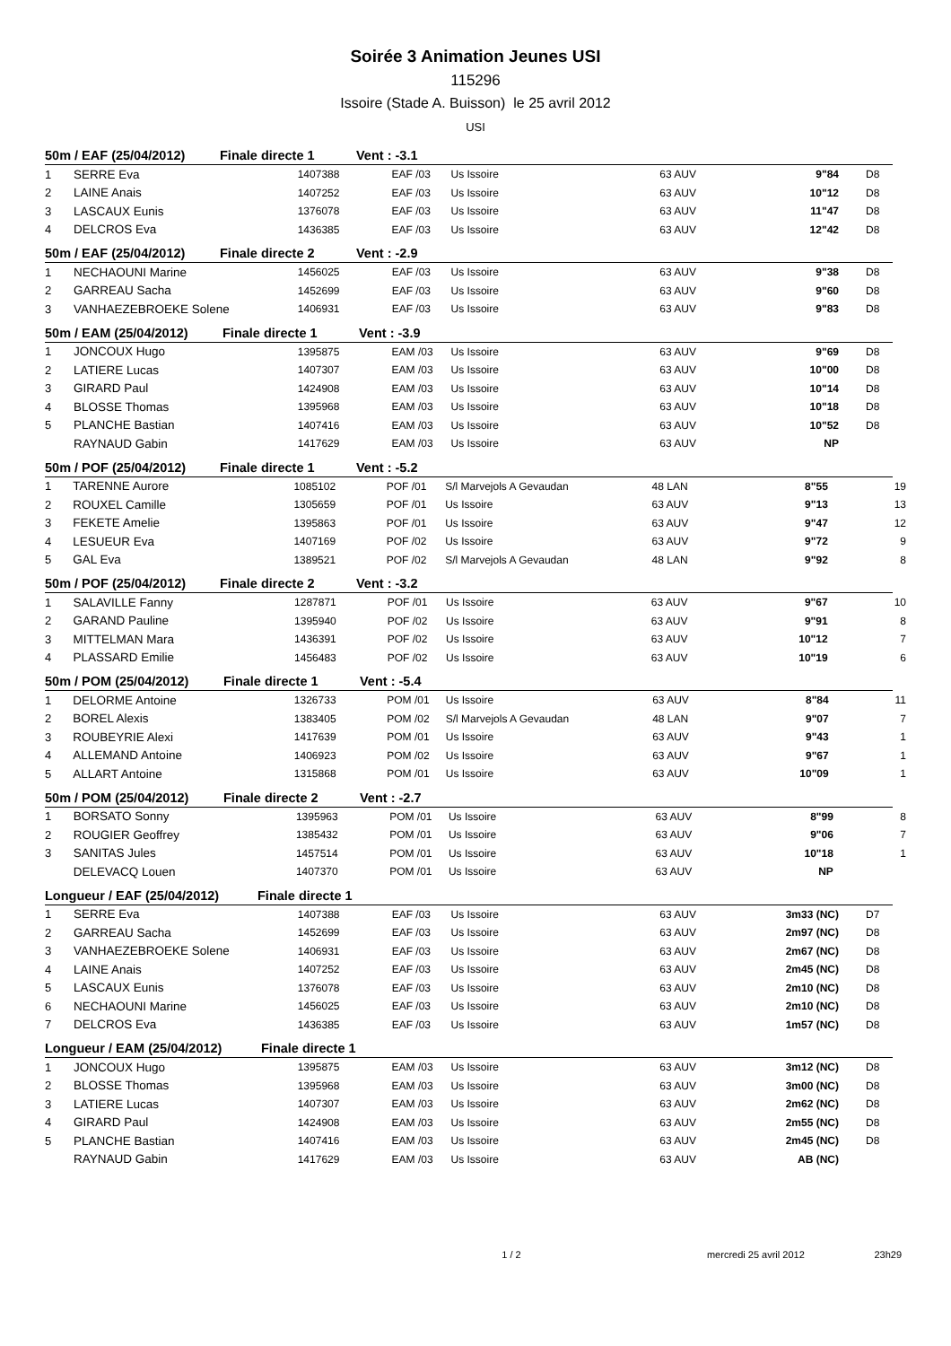Soirée 3 Animation Jeunes USI
115296
Issoire (Stade A. Buisson) le 25 avril 2012
USI
50m / EAF (25/04/2012) Finale directe 1 Vent : -3.1
| 1 | SERRE Eva | 1407388 | EAF /03 | Us Issoire | 63 AUV | 9"84 | D8 | |
| 2 | LAINE Anais | 1407252 | EAF /03 | Us Issoire | 63 AUV | 10"12 | D8 | |
| 3 | LASCAUX Eunis | 1376078 | EAF /03 | Us Issoire | 63 AUV | 11"47 | D8 | |
| 4 | DELCROS Eva | 1436385 | EAF /03 | Us Issoire | 63 AUV | 12"42 | D8 | |
50m / EAF (25/04/2012) Finale directe 2 Vent : -2.9
| 1 | NECHAOUNI Marine | 1456025 | EAF /03 | Us Issoire | 63 AUV | 9"38 | D8 | |
| 2 | GARREAU Sacha | 1452699 | EAF /03 | Us Issoire | 63 AUV | 9"60 | D8 | |
| 3 | VANHAEZEBROEKE Solene | 1406931 | EAF /03 | Us Issoire | 63 AUV | 9"83 | D8 | |
50m / EAM (25/04/2012) Finale directe 1 Vent : -3.9
| 1 | JONCOUX Hugo | 1395875 | EAM /03 | Us Issoire | 63 AUV | 9"69 | D8 | |
| 2 | LATIERE Lucas | 1407307 | EAM /03 | Us Issoire | 63 AUV | 10"00 | D8 | |
| 3 | GIRARD Paul | 1424908 | EAM /03 | Us Issoire | 63 AUV | 10"14 | D8 | |
| 4 | BLOSSE Thomas | 1395968 | EAM /03 | Us Issoire | 63 AUV | 10"18 | D8 | |
| 5 | PLANCHE Bastian | 1407416 | EAM /03 | Us Issoire | 63 AUV | 10"52 | D8 | |
| | RAYNAUD Gabin | 1417629 | EAM /03 | Us Issoire | 63 AUV | NP | | |
50m / POF (25/04/2012) Finale directe 1 Vent : -5.2
| 1 | TARENNE Aurore | 1085102 | POF /01 | S/l Marvejols A Gevaudan | 48 LAN | 8"55 | | 19 |
| 2 | ROUXEL Camille | 1305659 | POF /01 | Us Issoire | 63 AUV | 9"13 | | 13 |
| 3 | FEKETE Amelie | 1395863 | POF /01 | Us Issoire | 63 AUV | 9"47 | | 12 |
| 4 | LESUEUR Eva | 1407169 | POF /02 | Us Issoire | 63 AUV | 9"72 | | 9 |
| 5 | GAL Eva | 1389521 | POF /02 | S/l Marvejols A Gevaudan | 48 LAN | 9"92 | | 8 |
50m / POF (25/04/2012) Finale directe 2 Vent : -3.2
| 1 | SALAVILLE Fanny | 1287871 | POF /01 | Us Issoire | 63 AUV | 9"67 | | 10 |
| 2 | GARAND Pauline | 1395940 | POF /02 | Us Issoire | 63 AUV | 9"91 | | 8 |
| 3 | MITTELMAN Mara | 1436391 | POF /02 | Us Issoire | 63 AUV | 10"12 | | 7 |
| 4 | PLASSARD Emilie | 1456483 | POF /02 | Us Issoire | 63 AUV | 10"19 | | 6 |
50m / POM (25/04/2012) Finale directe 1 Vent : -5.4
| 1 | DELORME Antoine | 1326733 | POM /01 | Us Issoire | 63 AUV | 8"84 | | 11 |
| 2 | BOREL Alexis | 1383405 | POM /02 | S/l Marvejols A Gevaudan | 48 LAN | 9"07 | | 7 |
| 3 | ROUBEYRIE Alexi | 1417639 | POM /01 | Us Issoire | 63 AUV | 9"43 | | 1 |
| 4 | ALLEMAND Antoine | 1406923 | POM /02 | Us Issoire | 63 AUV | 9"67 | | 1 |
| 5 | ALLART Antoine | 1315868 | POM /01 | Us Issoire | 63 AUV | 10"09 | | 1 |
50m / POM (25/04/2012) Finale directe 2 Vent : -2.7
| 1 | BORSATO Sonny | 1395963 | POM /01 | Us Issoire | 63 AUV | 8"99 | | 8 |
| 2 | ROUGIER Geoffrey | 1385432 | POM /01 | Us Issoire | 63 AUV | 9"06 | | 7 |
| 3 | SANITAS Jules | 1457514 | POM /01 | Us Issoire | 63 AUV | 10"18 | | 1 |
| | DELEVACQ Louen | 1407370 | POM /01 | Us Issoire | 63 AUV | NP | | |
Longueur / EAF (25/04/2012) Finale directe 1
| 1 | SERRE Eva | 1407388 | EAF /03 | Us Issoire | 63 AUV | 3m33 (NC) | D7 | |
| 2 | GARREAU Sacha | 1452699 | EAF /03 | Us Issoire | 63 AUV | 2m97 (NC) | D8 | |
| 3 | VANHAEZEBROEKE Solene | 1406931 | EAF /03 | Us Issoire | 63 AUV | 2m67 (NC) | D8 | |
| 4 | LAINE Anais | 1407252 | EAF /03 | Us Issoire | 63 AUV | 2m45 (NC) | D8 | |
| 5 | LASCAUX Eunis | 1376078 | EAF /03 | Us Issoire | 63 AUV | 2m10 (NC) | D8 | |
| 6 | NECHAOUNI Marine | 1456025 | EAF /03 | Us Issoire | 63 AUV | 2m10 (NC) | D8 | |
| 7 | DELCROS Eva | 1436385 | EAF /03 | Us Issoire | 63 AUV | 1m57 (NC) | D8 | |
Longueur / EAM (25/04/2012) Finale directe 1
| 1 | JONCOUX Hugo | 1395875 | EAM /03 | Us Issoire | 63 AUV | 3m12 (NC) | D8 | |
| 2 | BLOSSE Thomas | 1395968 | EAM /03 | Us Issoire | 63 AUV | 3m00 (NC) | D8 | |
| 3 | LATIERE Lucas | 1407307 | EAM /03 | Us Issoire | 63 AUV | 2m62 (NC) | D8 | |
| 4 | GIRARD Paul | 1424908 | EAM /03 | Us Issoire | 63 AUV | 2m55 (NC) | D8 | |
| 5 | PLANCHE Bastian | 1407416 | EAM /03 | Us Issoire | 63 AUV | 2m45 (NC) | D8 | |
| | RAYNAUD Gabin | 1417629 | EAM /03 | Us Issoire | 63 AUV | AB (NC) | | |
1 / 2 mercredi 25 avril 2012 23h29